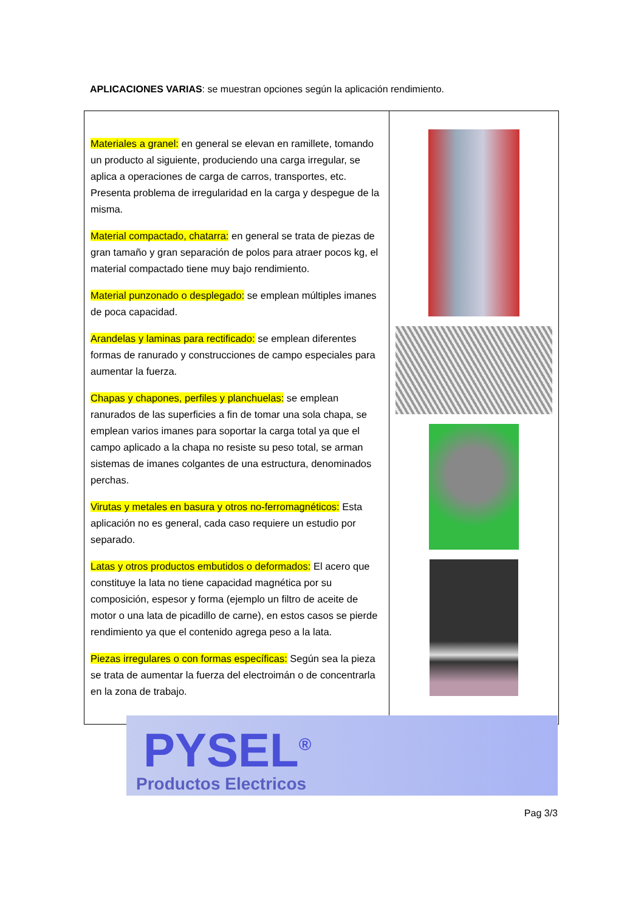APLICACIONES VARIAS: se muestran opciones según la aplicación rendimiento.
| Materiales a granel: en general se elevan en ramillete, tomando un producto al siguiente, produciendo una carga irregular, se aplica a operaciones de carga de carros, transportes, etc. Presenta problema de irregularidad en la carga y despegue de la misma. Material compactado, chatarra: en general se trata de piezas de gran tamaño y gran separación de polos para atraer pocos kg, el material compactado tiene muy bajo rendimiento. Material punzonado o desplegado: se emplean múltiples imanes de poca capacidad. Arandelas y laminas para rectificado: se emplean diferentes formas de ranurado y construcciones de campo especiales para aumentar la fuerza. Chapas y chapones, perfiles y planchuelas: se emplean ranurados de las superficies a fin de tomar una sola chapa, se emplean varios imanes para soportar la carga total ya que el campo aplicado a la chapa no resiste su peso total, se arman sistemas de imanes colgantes de una estructura, denominados perchas. Virutas y metales en basura y otros no-ferromagnéticos: Esta aplicación no es general, cada caso requiere un estudio por separado. Latas y otros productos embutidos o deformados: El acero que constituye la lata no tiene capacidad magnética por su composición, espesor y forma (ejemplo un filtro de aceite de motor o una lata de picadillo de carne), en estos casos se pierde rendimiento ya que el contenido agrega peso a la lata. Piezas irregulares o con formas específicas: Según sea la pieza se trata de aumentar la fuerza del electroimán o de concentrarla en la zona de trabajo. | |
PYSEL<sup>®</sup>
Productos Electricos
Pag 3/3